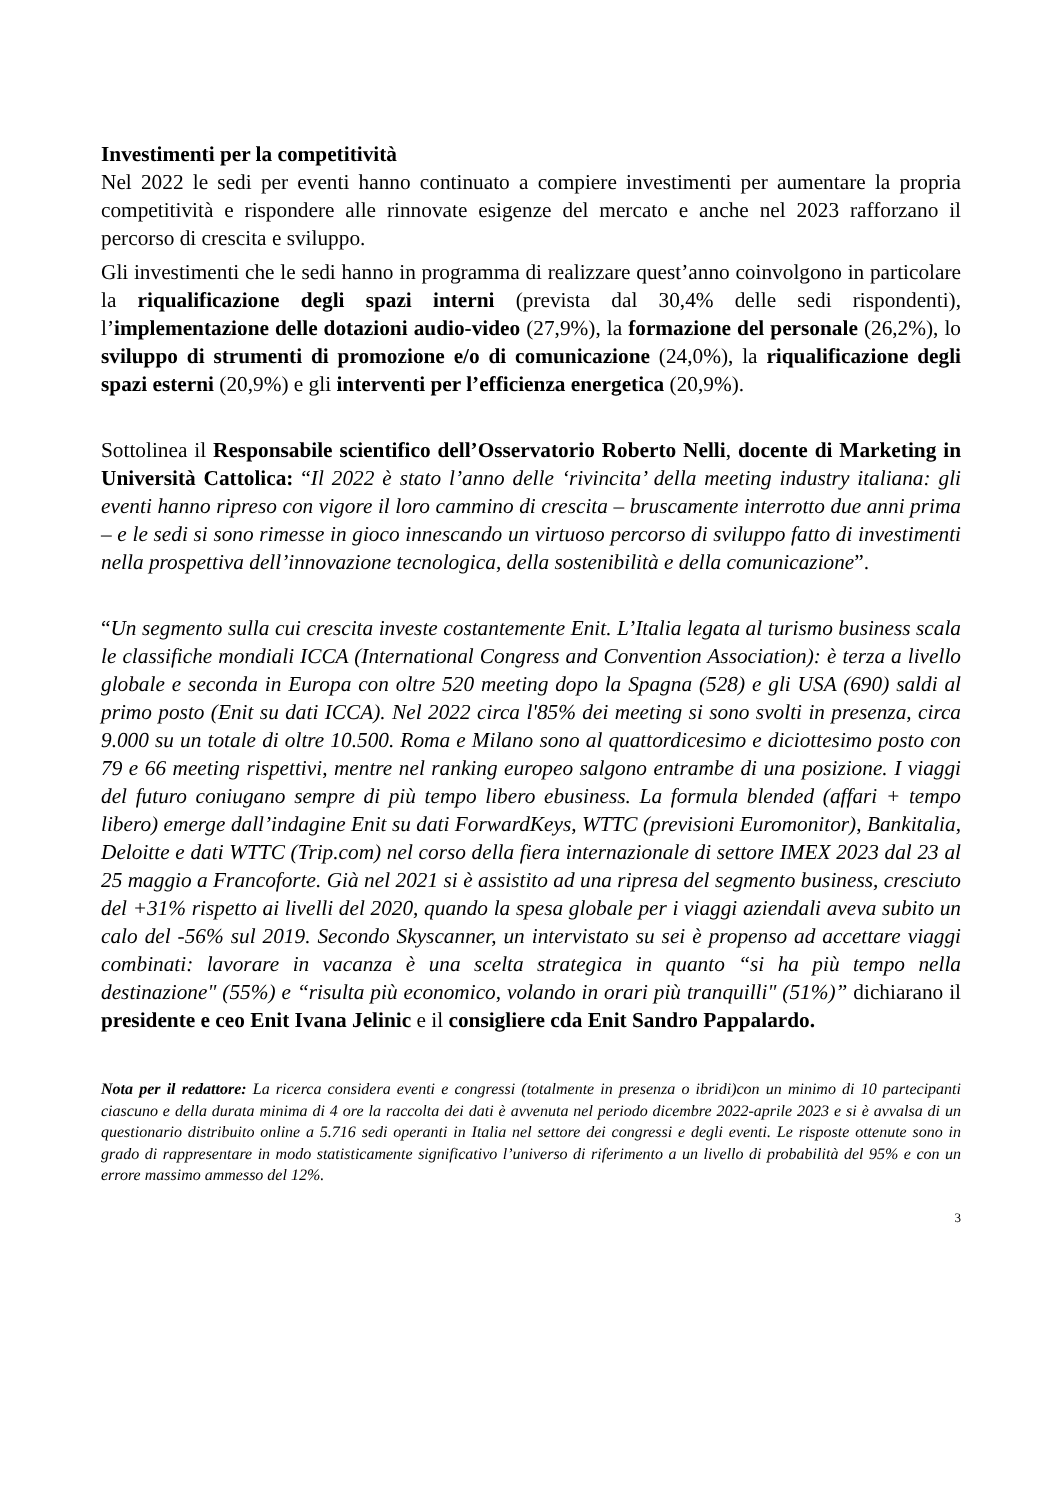Investimenti per la competitività
Nel 2022 le sedi per eventi hanno continuato a compiere investimenti per aumentare la propria competitività e rispondere alle rinnovate esigenze del mercato e anche nel 2023 rafforzano il percorso di crescita e sviluppo.
Gli investimenti che le sedi hanno in programma di realizzare quest’anno coinvolgono in particolare la riqualificazione degli spazi interni (prevista dal 30,4% delle sedi rispondenti), l’implementazione delle dotazioni audio-video (27,9%), la formazione del personale (26,2%), lo sviluppo di strumenti di promozione e/o di comunicazione (24,0%), la riqualificazione degli spazi esterni (20,9%) e gli interventi per l’efficienza energetica (20,9%).
Sottolinea il Responsabile scientifico dell’Osservatorio Roberto Nelli, docente di Marketing in Università Cattolica: “Il 2022 è stato l’anno delle ‘rivincita’ della meeting industry italiana: gli eventi hanno ripreso con vigore il loro cammino di crescita – bruscamente interrotto due anni prima – e le sedi si sono rimesse in gioco innescando un virtuoso percorso di sviluppo fatto di investimenti nella prospettiva dell’innovazione tecnologica, della sostenibilità e della comunicazione”.
“Un segmento sulla cui crescita investe costantemente Enit. L’Italia legata al turismo business scala le classifiche mondiali ICCA (International Congress and Convention Association): è terza a livello globale e seconda in Europa con oltre 520 meeting dopo la Spagna (528) e gli USA (690) saldi al primo posto (Enit su dati ICCA). Nel 2022 circa l'85% dei meeting si sono svolti in presenza, circa 9.000 su un totale di oltre 10.500. Roma e Milano sono al quattordicesimo e diciottesimo posto con 79 e 66 meeting rispettivi, mentre nel ranking europeo salgono entrambe di una posizione. I viaggi del futuro coniugano sempre di più tempo libero ebusiness. La formula blended (affari + tempo libero) emerge dall’indagine Enit su dati ForwardKeys, WTTC (previsioni Euromonitor), Bankitalia, Deloitte e dati WTTC (Trip.com) nel corso della fiera internazionale di settore IMEX 2023 dal 23 al 25 maggio a Francoforte. Già nel 2021 si è assistito ad una ripresa del segmento business, cresciuto del +31% rispetto ai livelli del 2020, quando la spesa globale per i viaggi aziendali aveva subito un calo del -56% sul 2019. Secondo Skyscanner, un intervistato su sei è propenso ad accettare viaggi combinati: lavorare in vacanza è una scelta strategica in quanto “si ha più tempo nella destinazione" (55%) e “risulta più economico, volando in orari più tranquilli" (51%)” dichiarano il presidente e ceo Enit Ivana Jelinic e il consigliere cda Enit Sandro Pappalardo.
Nota per il redattore: La ricerca considera eventi e congressi (totalmente in presenza o ibridi)con un minimo di 10 partecipanti ciascuno e della durata minima di 4 ore la raccolta dei dati è avvenuta nel periodo dicembre 2022-aprile 2023 e si è avvalsa di un questionario distribuito online a 5.716 sedi operanti in Italia nel settore dei congressi e degli eventi. Le risposte ottenute sono in grado di rappresentare in modo statisticamente significativo l’universo di riferimento a un livello di probabilità del 95% e con un errore massimo ammesso del 12%.
3